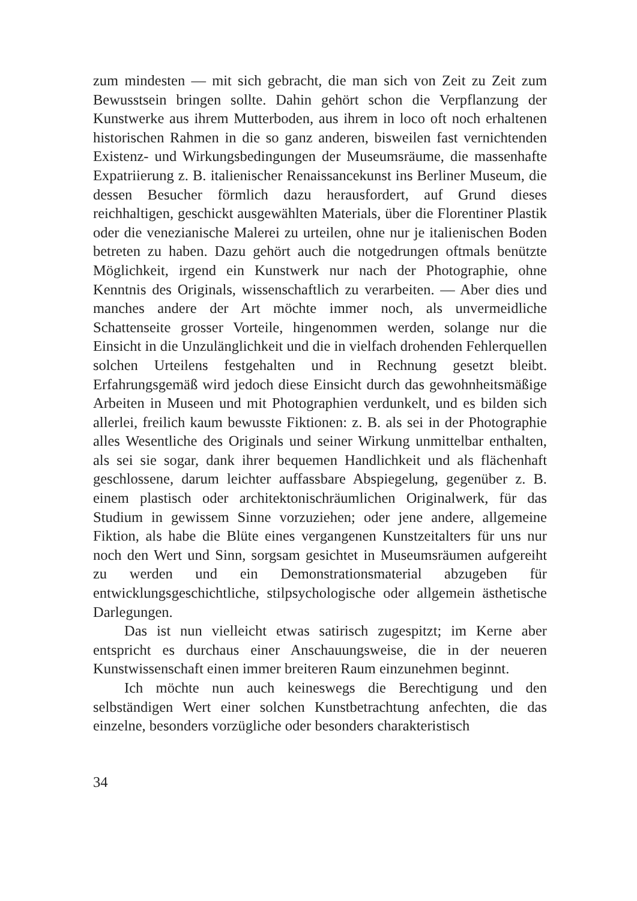zum mindesten — mit sich gebracht, die man sich von Zeit zu Zeit zum Bewusstsein bringen sollte. Dahin gehört schon die Verpflanzung der Kunstwerke aus ihrem Mutterboden, aus ihrem in loco oft noch erhaltenen historischen Rahmen in die so ganz anderen, bisweilen fast vernichtenden Existenz- und Wirkungsbedingungen der Museumsräume, die massenhafte Expatriierung z. B. italienischer Renaissancekunst ins Berliner Museum, die dessen Besucher förmlich dazu herausfordert, auf Grund dieses reichhaltigen, geschickt ausgewählten Materials, über die Florentiner Plastik oder die venezianische Malerei zu urteilen, ohne nur je italienischen Boden betreten zu haben. Dazu gehört auch die notgedrungen oftmals benützte Möglichkeit, irgend ein Kunstwerk nur nach der Photographie, ohne Kenntnis des Originals, wissenschaftlich zu verarbeiten. — Aber dies und manches andere der Art möchte immer noch, als unvermeidliche Schattenseite grosser Vorteile, hingenommen werden, solange nur die Einsicht in die Unzulänglichkeit und die in vielfach drohenden Fehlerquellen solchen Urteilens festgehalten und in Rechnung gesetzt bleibt. Erfahrungsgemäß wird jedoch diese Einsicht durch das gewohnheitsmäßige Arbeiten in Museen und mit Photographien verdunkelt, und es bilden sich allerlei, freilich kaum bewusste Fiktionen: z. B. als sei in der Photographie alles Wesentliche des Originals und seiner Wirkung unmittelbar enthalten, als sei sie sogar, dank ihrer bequemen Handlichkeit und als flächenhaft geschlossene, darum leichter auffassbare Abspiegelung, gegenüber z. B. einem plastisch oder architektonischräumlichen Originalwerk, für das Studium in gewissem Sinne vorzuziehen; oder jene andere, allgemeine Fiktion, als habe die Blüte eines vergangenen Kunstzeitalters für uns nur noch den Wert und Sinn, sorgsam gesichtet in Museumsräumen aufgereiht zu werden und ein Demonstrationsmaterial abzugeben für entwicklungsgeschichtliche, stilpsychologische oder allgemein ästhetische Darlegungen.
Das ist nun vielleicht etwas satirisch zugespitzt; im Kerne aber entspricht es durchaus einer Anschauungsweise, die in der neueren Kunstwissenschaft einen immer breiteren Raum einzunehmen beginnt.
Ich möchte nun auch keineswegs die Berechtigung und den selbständigen Wert einer solchen Kunstbetrachtung anfechten, die das einzelne, besonders vorzügliche oder besonders charakteristisch
34